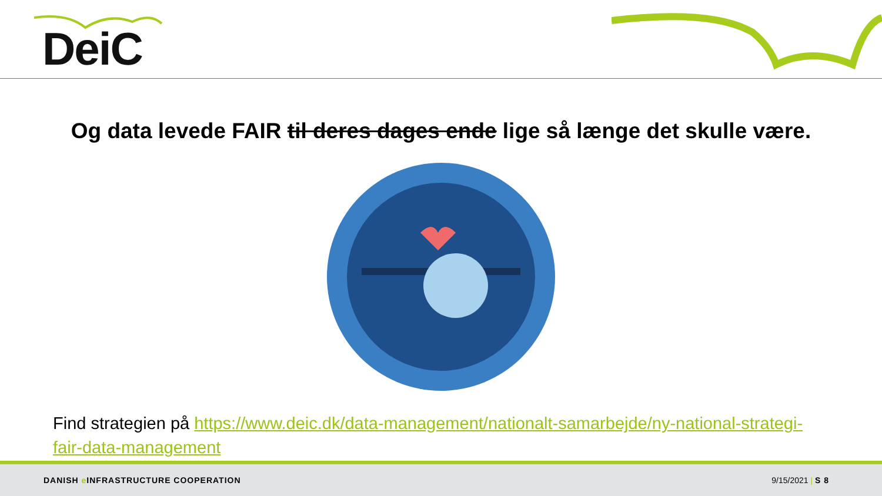DeiC
Og data levede FAIR til deres dages ende lige så længe det skulle være.
Find strategien på https://www.deic.dk/data-management/nationalt-samarbejde/ny-national-strategi-fair-data-management
DANISH e INFRASTRUCTURE COOPERATION 9/15/2021 | S 8